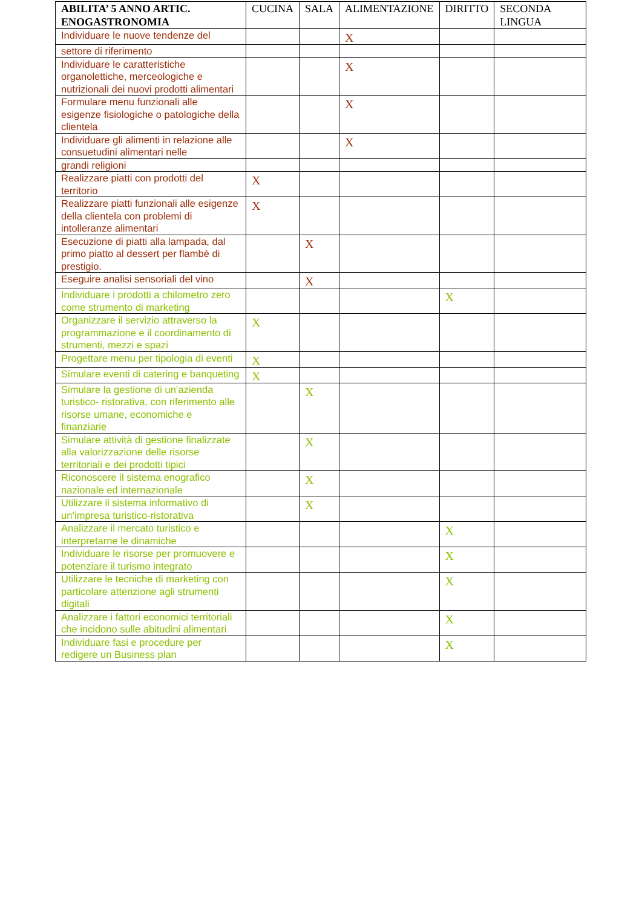| ABILITA’ 5 ANNO ARTIC. ENOGASTRONOMIA | CUCINA | SALA | ALIMENTAZIONE | DIRITTO | SECONDA LINGUA |
| --- | --- | --- | --- | --- | --- |
| Individuare le nuove tendenze del | | | X | | |
| settore di riferimento | | | | | |
| Individuare le caratteristiche organolettiche, merceologiche e nutrizionali dei nuovi prodotti alimentari | | | X | | |
| Formulare menu funzionali alle esigenze fisiologiche o patologiche della clientela | | | X | | |
| Individuare gli alimenti in relazione alle consuetudini alimentari nelle | | | X | | |
| grandi religioni | | | | | |
| Realizzare piatti con prodotti del territorio | X | | | | |
| Realizzare piatti funzionali alle esigenze della clientela con problemi di intolleranze alimentari | X | | | | |
| Esecuzione di piatti alla lampada, dal primo piatto al dessert per flambè di prestigio. | | X | | | |
| Eseguire analisi sensoriali del vino | | X | | | |
| Individuare i prodotti a chilometro zero come strumento di marketing | | | | X | |
| Organizzare il servizio attraverso la programmazione e il coordinamento di strumenti, mezzi e spazi | X | | | | |
| Progettare menu per tipologia di eventi | X | | | | |
| Simulare eventi di catering e banqueting | X | | | | |
| Simulare la gestione di un’azienda turistico- ristorativa, con riferimento alle risorse umane, economiche e finanziarie | | X | | | |
| Simulare attività di gestione finalizzate alla valorizzazione delle risorse territoriali e dei prodotti tipici | | X | | | |
| Riconoscere il sistema enografico nazionale ed internazionale | | X | | | |
| Utilizzare il sistema informativo di un’impresa turistico-ristorativa | | X | | | |
| Analizzare il mercato turistico e interpretarne le dinamiche | | | | X | |
| Individuare le risorse per promuovere e potenziare il turismo integrato | | | | X | |
| Utilizzare le tecniche di marketing con particolare attenzione agli strumenti digitali | | | | X | |
| Analizzare i fattori economici territoriali che incidono sulle abitudini alimentari | | | | X | |
| Individuare fasi e procedure per redigere un Business plan | | | | X | |